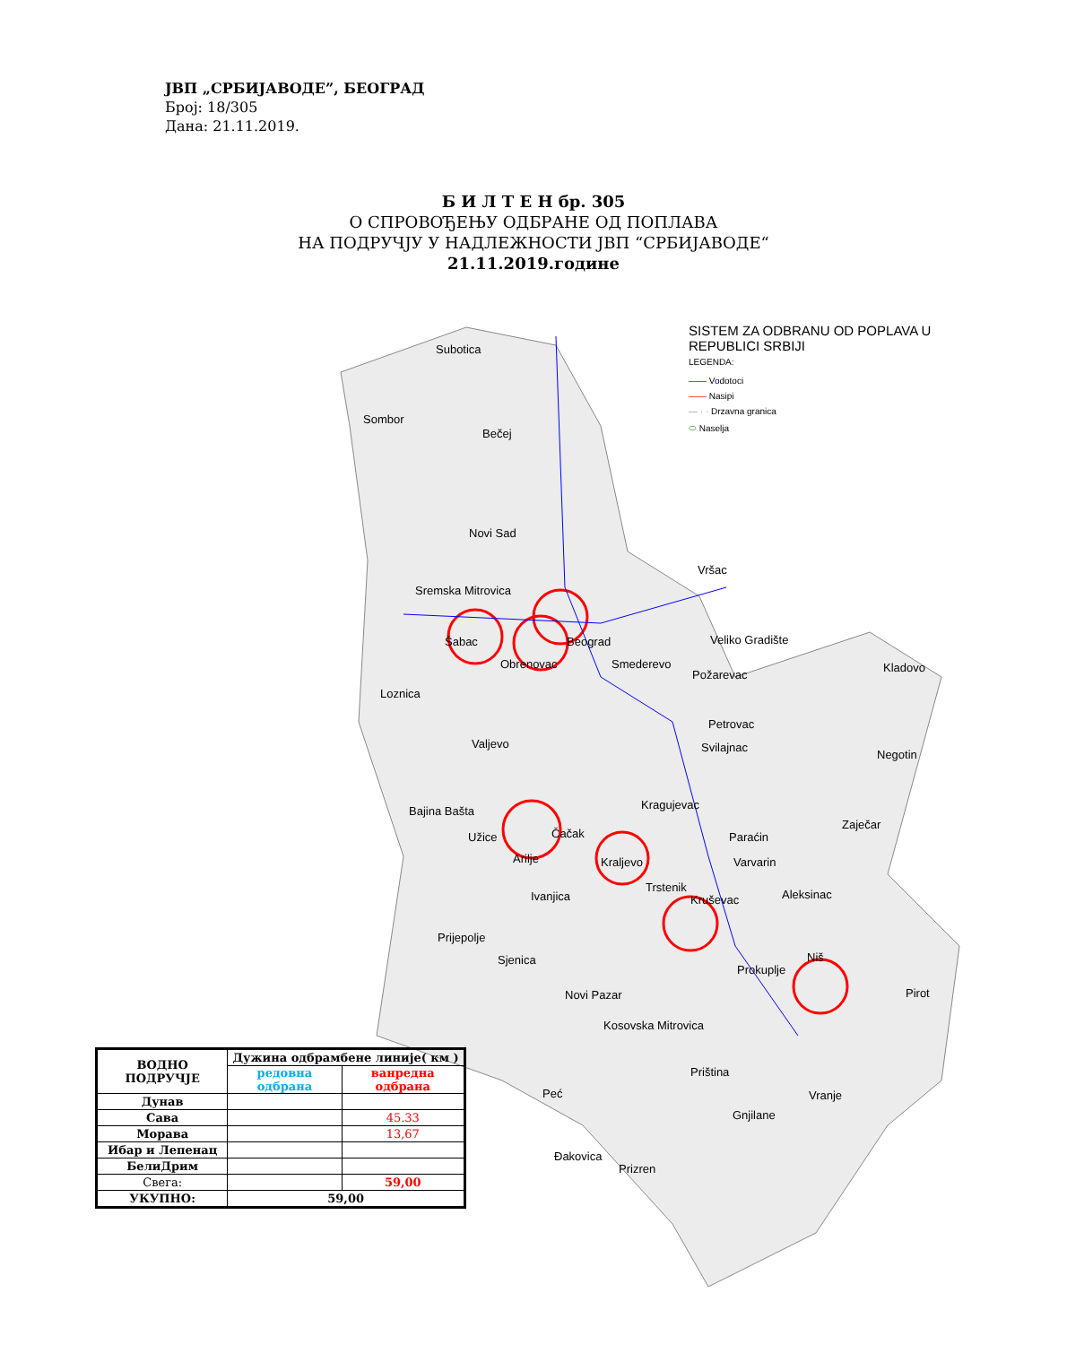ЈВП „СРБИЈАВОДЕ”, БЕОГРАД
Број: 18/305
Дана: 21.11.2019.
Б И Л Т Е Н бр. 305
О СПРОВОЂЕЊУ ОДБРАНЕ ОД ПОПЛАВА
НА ПОДРУЧЈУ У НАДЛЕЖНОСТИ ЈВП “СРБИЈАВОДЕ“
21.11.2019.године
Subotica
Sombor
Bečej
Novi Sad
Vršac
Sremska Mitrovica
Šabac Beograd
Obrenovac Smederevo
Veliko Gradište
Kladovo
Loznica
Požarevac
Petrovac
Valjevo Svilajnac
Negotin
Bajina Bašta Kragujevac
Zaječar
Užice Čačak Paraćin
Arilje Kraljevo Varvarin
Trstenik
Ivanjica Kruševac Aleksinac
Prijepolje
Niš
Sjenica
Prokuplje
Pirot
Novi Pazar
Kosovska Mitrovica
Priština
Peć Vranje
Gnjilane
Đakovica
Prizren
SISTEM ZA ODBRANU OD POPLAVA U
REPUBLICI SRBIJI
LEGENDA:
—— Vodotoci
—— Nasipi
— · · Drzavna granica
⬭ Naselja
| ВОДНО ПОДРУЧЈЕ | Дужина одбрамбене линије( км ) | |
| --- | --- | --- |
| | редовна одбрана | ванредна одбрана |
| Дунав | | |
| Сава | | 45.33 |
| Морава | | 13,67 |
| Ибар и Лепенац | | |
| БелиДрим | | |
| Свега: | | 59,00 |
| УКУПНО: | 59,00 | |